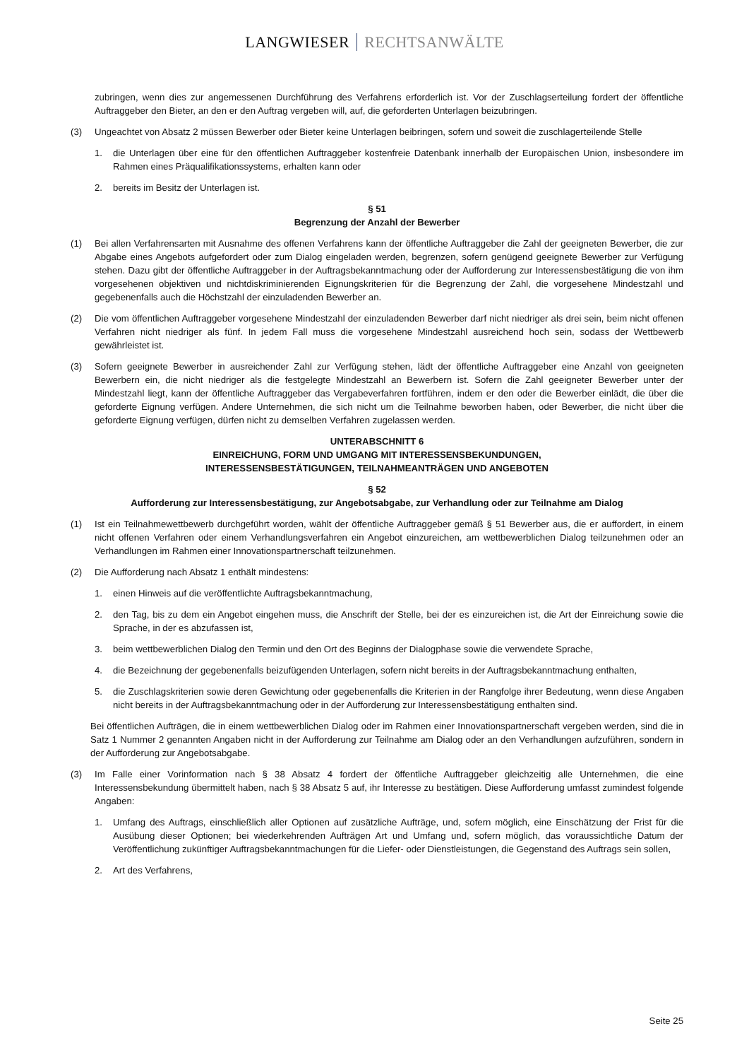LANGWIESER RECHTSANWÄLTE
zubringen, wenn dies zur angemessenen Durchführung des Verfahrens erforderlich ist. Vor der Zuschlagserteilung fordert der öffentliche Auftraggeber den Bieter, an den er den Auftrag vergeben will, auf, die geforderten Unterlagen beizubringen.
(3) Ungeachtet von Absatz 2 müssen Bewerber oder Bieter keine Unterlagen beibringen, sofern und soweit die zuschlagerteilende Stelle
1. die Unterlagen über eine für den öffentlichen Auftraggeber kostenfreie Datenbank innerhalb der Europäischen Union, insbesondere im Rahmen eines Präqualifikationssystems, erhalten kann oder
2. bereits im Besitz der Unterlagen ist.
§ 51
Begrenzung der Anzahl der Bewerber
(1) Bei allen Verfahrensarten mit Ausnahme des offenen Verfahrens kann der öffentliche Auftraggeber die Zahl der geeigneten Bewerber, die zur Abgabe eines Angebots aufgefordert oder zum Dialog eingeladen werden, begrenzen, sofern genügend geeignete Bewerber zur Verfügung stehen. Dazu gibt der öffentliche Auftraggeber in der Auftragsbekanntmachung oder der Aufforderung zur Interessensbestätigung die von ihm vorgesehenen objektiven und nichtdiskriminierenden Eignungskriterien für die Begrenzung der Zahl, die vorgesehene Mindestzahl und gegebenenfalls auch die Höchstzahl der einzuladenden Bewerber an.
(2) Die vom öffentlichen Auftraggeber vorgesehene Mindestzahl der einzuladenden Bewerber darf nicht niedriger als drei sein, beim nicht offenen Verfahren nicht niedriger als fünf. In jedem Fall muss die vorgesehene Mindestzahl ausreichend hoch sein, sodass der Wettbewerb gewährleistet ist.
(3) Sofern geeignete Bewerber in ausreichender Zahl zur Verfügung stehen, lädt der öffentliche Auftraggeber eine Anzahl von geeigneten Bewerbern ein, die nicht niedriger als die festgelegte Mindestzahl an Bewerbern ist. Sofern die Zahl geeigneter Bewerber unter der Mindestzahl liegt, kann der öffentliche Auftraggeber das Vergabeverfahren fortführen, indem er den oder die Bewerber einlädt, die über die geforderte Eignung verfügen. Andere Unternehmen, die sich nicht um die Teilnahme beworben haben, oder Bewerber, die nicht über die geforderte Eignung verfügen, dürfen nicht zu demselben Verfahren zugelassen werden.
UNTERABSCHNITT 6
EINREICHUNG, FORM UND UMGANG MIT INTERESSENSBEKUNDUNGEN,
INTERESSENSBESTÄTIGUNGEN, TEILNAHMEANTRÄGEN UND ANGEBOTEN
§ 52
Aufforderung zur Interessensbestätigung, zur Angebotsabgabe, zur Verhandlung oder zur Teilnahme am Dialog
(1) Ist ein Teilnahmewettbewerb durchgeführt worden, wählt der öffentliche Auftraggeber gemäß § 51 Bewerber aus, die er auffordert, in einem nicht offenen Verfahren oder einem Verhandlungsverfahren ein Angebot einzureichen, am wettbewerblichen Dialog teilzunehmen oder an Verhandlungen im Rahmen einer Innovationspartnerschaft teilzunehmen.
(2) Die Aufforderung nach Absatz 1 enthält mindestens:
1. einen Hinweis auf die veröffentlichte Auftragsbekanntmachung,
2. den Tag, bis zu dem ein Angebot eingehen muss, die Anschrift der Stelle, bei der es einzureichen ist, die Art der Einreichung sowie die Sprache, in der es abzufassen ist,
3. beim wettbewerblichen Dialog den Termin und den Ort des Beginns der Dialogphase sowie die verwendete Sprache,
4. die Bezeichnung der gegebenenfalls beizufügenden Unterlagen, sofern nicht bereits in der Auftragsbekanntmachung enthalten,
5. die Zuschlagskriterien sowie deren Gewichtung oder gegebenenfalls die Kriterien in der Rangfolge ihrer Bedeutung, wenn diese Angaben nicht bereits in der Auftragsbekanntmachung oder in der Aufforderung zur Interessensbestätigung enthalten sind.
Bei öffentlichen Aufträgen, die in einem wettbewerblichen Dialog oder im Rahmen einer Innovationspartnerschaft vergeben werden, sind die in Satz 1 Nummer 2 genannten Angaben nicht in der Aufforderung zur Teilnahme am Dialog oder an den Verhandlungen aufzuführen, sondern in der Aufforderung zur Angebotsabgabe.
(3) Im Falle einer Vorinformation nach § 38 Absatz 4 fordert der öffentliche Auftraggeber gleichzeitig alle Unternehmen, die eine Interessensbekundung übermittelt haben, nach § 38 Absatz 5 auf, ihr Interesse zu bestätigen. Diese Aufforderung umfasst zumindest folgende Angaben:
1. Umfang des Auftrags, einschließlich aller Optionen auf zusätzliche Aufträge, und, sofern möglich, eine Einschätzung der Frist für die Ausübung dieser Optionen; bei wiederkehrenden Aufträgen Art und Umfang und, sofern möglich, das voraussichtliche Datum der Veröffentlichung zukünftiger Auftragsbekanntmachungen für die Liefer- oder Dienstleistungen, die Gegenstand des Auftrags sein sollen,
2. Art des Verfahrens,
Seite 25